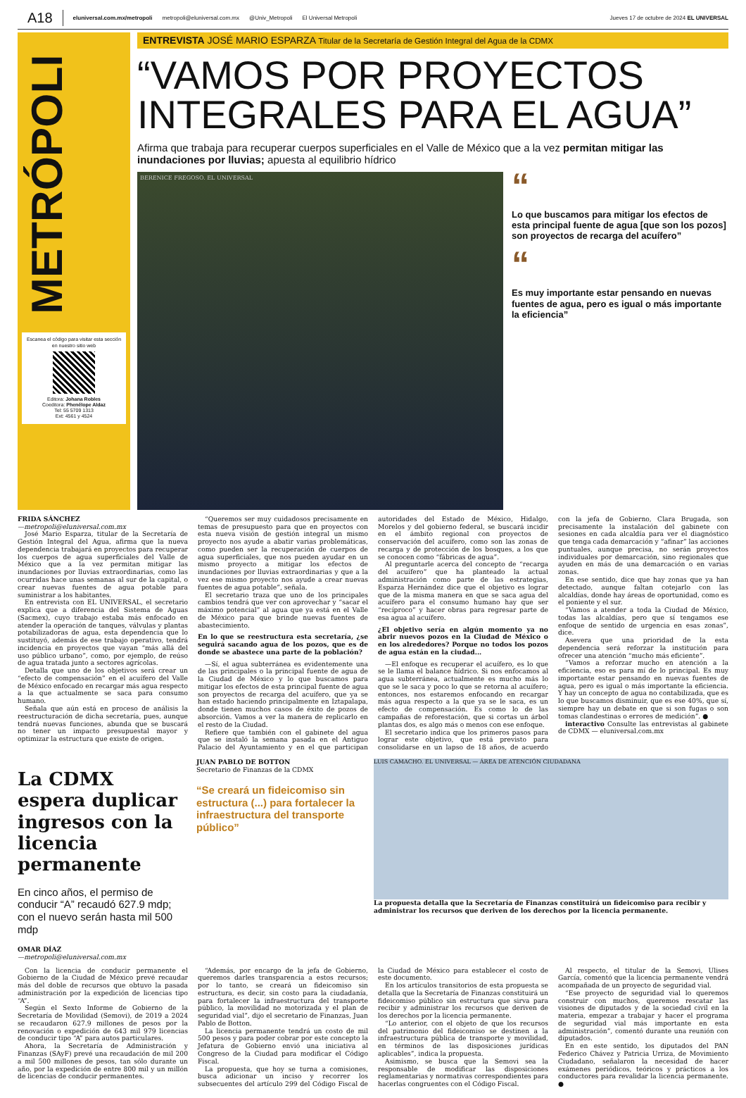A18 eluniversal.com.mx/metropoli metropoli@eluniversal.com.mx @Univ_Metropoli El Universal Metropoli Jueves 17 de octubre de 2024 EL UNIVERSAL
METRÓPOLI
Escanea el código para visitar esta sección en nuestro sitio web
Editora: Johana Robles
Coeditora: Phenélope Aldaz
Tel: 55 5709 1313
Ext: 4561 y 4524
ENTREVISTA JOSÉ MARIO ESPARZA Titular de la Secretaría de Gestión Integral del Agua de la CDMX
“VAMOS POR PROYECTOS INTEGRALES PARA EL AGUA”
Afirma que trabaja para recuperar cuerpos superficiales en el Valle de México que a la vez permitan mitigar las inundaciones por lluvias; apuesta al equilibrio hídrico
BERENICE FREGOSO. EL UNIVERSAL
“
Lo que buscamos para mitigar los efectos de esta principal fuente de agua [que son los pozos] son proyectos de recarga del acuífero”
“
Es muy importante estar pensando en nuevas fuentes de agua, pero es igual o más importante la eficiencia”
FRIDA SÁNCHEZ
—metropoli@eluniversal.com.mx
José Mario Esparza, titular de la Secretaría de Gestión Integral del Agua, afirma que la nueva dependencia trabajará en proyectos para recuperar los cuerpos de agua superficiales del Valle de México que a la vez permitan mitigar las inundaciones por lluvias extraordinarias, como las ocurridas hace unas semanas al sur de la capital, o crear nuevas fuentes de agua potable para suministrar a los habitantes.
En entrevista con EL UNIVERSAL, el secretario explica que a diferencia del Sistema de Aguas (Sacmex), cuyo trabajo estaba más enfocado en atender la operación de tanques, válvulas y plantas potabilizadoras de agua, esta dependencia que lo sustituyó, además de ese trabajo operativo, tendrá incidencia en proyectos que vayan “más allá del uso público urbano”, como, por ejemplo, de reúso de agua tratada junto a sectores agrícolas.
Detalla que uno de los objetivos será crear un “efecto de compensación” en el acuífero del Valle de México enfocado en recargar más agua respecto a la que actualmente se saca para consumo humano.
Señala que aún está en proceso de análisis la reestructuración de dicha secretaría, pues, aunque tendrá nuevas funciones, abunda que se buscará no tener un impacto presupuestal mayor y optimizar la estructura que existe de origen.
“Queremos ser muy cuidadosos precisamente en temas de presupuesto para que en proyectos con esta nueva visión de gestión integral un mismo proyecto nos ayude a abatir varias problemáticas, como pueden ser la recuperación de cuerpos de agua superficiales, que nos pueden ayudar en un mismo proyecto a mitigar los efectos de inundaciones por lluvias extraordinarias y que a la vez ese mismo proyecto nos ayude a crear nuevas fuentes de agua potable”, señala.
El secretario traza que uno de los principales cambios tendrá que ver con aprovechar y “sacar el máximo potencial” al agua que ya está en el Valle de México para que brinde nuevas fuentes de abastecimiento.
En lo que se reestructura esta secretaría, ¿se seguirá sacando agua de los pozos, que es de donde se abastece una parte de la población?
—Sí, el agua subterránea es evidentemente una de las principales o la principal fuente de agua de la Ciudad de México y lo que buscamos para mitigar los efectos de esta principal fuente de agua son proyectos de recarga del acuífero, que ya se han estado haciendo principalmente en Iztapalapa, donde tienen muchos casos de éxito de pozos de absorción. Vamos a ver la manera de replicarlo en el resto de la Ciudad.
Refiere que también con el gabinete del agua que se instaló la semana pasada en el Antiguo Palacio del Ayuntamiento y en el que participan autoridades del Estado de México, Hidalgo, Morelos y del gobierno federal, se buscará incidir en el ámbito regional con proyectos de conservación del acuífero, como son las zonas de recarga y de protección de los bosques, a los que se conocen como “fábricas de agua”.
Al preguntarle acerca del concepto de “recarga del acuífero” que ha planteado la actual administración como parte de las estrategias, Esparza Hernández dice que el objetivo es lograr que de la misma manera en que se saca agua del acuífero para el consumo humano hay que ser “recíproco” y hacer obras para regresar parte de esa agua al acuífero.
¿El objetivo sería en algún momento ya no abrir nuevos pozos en la Ciudad de México o en los alrededores? Porque no todos los pozos de agua están en la ciudad...
—El enfoque es recuperar el acuífero, es lo que se le llama el balance hídrico. Si nos enfocamos al agua subterránea, actualmente es mucho más lo que se le saca y poco lo que se retorna al acuífero; entonces, nos estaremos enfocando en recargar más agua respecto a la que ya se le saca, es un efecto de compensación. Es como lo de las campañas de reforestación, que si cortas un árbol plantas dos, es algo más o menos con ese enfoque.
El secretario indica que los primeros pasos para lograr este objetivo, que está previsto para consolidarse en un lapso de 18 años, de acuerdo con la jefa de Gobierno, Clara Brugada, son precisamente la instalación del gabinete con sesiones en cada alcaldía para ver el diagnóstico que tenga cada demarcación y “afinar” las acciones puntuales, aunque precisa, no serán proyectos individuales por demarcación, sino regionales que ayuden en más de una demarcación o en varias zonas.
En ese sentido, dice que hay zonas que ya han detectado, aunque faltan cotejarlo con las alcaldías, donde hay áreas de oportunidad, como es el poniente y el sur.
“Vamos a atender a toda la Ciudad de México, todas las alcaldías, pero que sí tengamos ese enfoque de sentido de urgencia en esas zonas”, dice.
Asevera que una prioridad de la esta dependencia será reforzar la institución para ofrecer una atención “mucho más eficiente”.
“Vamos a reforzar mucho en atención a la eficiencia, eso es para mí de lo principal. Es muy importante estar pensando en nuevas fuentes de agua, pero es igual o más importante la eficiencia. Y hay un concepto de agua no contabilizada, que es lo que buscamos disminuir, que es ese 40%, que sí, siempre hay un debate en que si son fugas o son tomas clandestinas o errores de medición”. ●
interactivo Consulte las entrevistas al gabinete de CDMX — eluniversal.com.mx
La CDMX espera duplicar ingresos con la licencia permanente
En cinco años, el permiso de conducir “A” recaudó 627.9 mdp; con el nuevo serán hasta mil 500 mdp
OMAR DÍAZ
—metropoli@eluniversal.com.mx
JUAN PABLO DE BOTTON
Secretario de Finanzas de la CDMX
“Se creará un fideicomiso sin estructura (...) para fortalecer la infraestructura del transporte público”
LUIS CAMACHO. EL UNIVERSAL — ÁREA DE ATENCIÓN CIUDADANA
La propuesta detalla que la Secretaría de Finanzas constituirá un fideicomiso para recibir y administrar los recursos que deriven de los derechos por la licencia permanente.
Con la licencia de conducir permanente el Gobierno de la Ciudad de México prevé recaudar más del doble de recursos que obtuvo la pasada administración por la expedición de licencias tipo “A”.
Según el Sexto Informe de Gobierno de la Secretaría de Movilidad (Semovi), de 2019 a 2024 se recaudaron 627.9 millones de pesos por la renovación o expedición de 643 mil 979 licencias de conducir tipo “A” para autos particulares.
Ahora, la Secretaría de Administración y Finanzas (SAyF) prevé una recaudación de mil 200 a mil 500 millones de pesos, tan sólo durante un año, por la expedición de entre 800 mil y un millón de licencias de conducir permanentes.
“Además, por encargo de la jefa de Gobierno, queremos darles transparencia a estos recursos; por lo tanto, se creará un fideicomiso sin estructura, es decir, sin costo para la ciudadanía, para fortalecer la infraestructura del transporte público, la movilidad no motorizada y el plan de seguridad vial”, dijo el secretario de Finanzas, Juan Pablo de Botton.
La licencia permanente tendrá un costo de mil 500 pesos y para poder cobrar por este concepto la Jefatura de Gobierno envió una iniciativa al Congreso de la Ciudad para modificar el Código Fiscal.
La propuesta, que hoy se turna a comisiones, busca adicionar un inciso y recorrer los subsecuentes del artículo 299 del Código Fiscal de la Ciudad de México para establecer el costo de este documento.
En los artículos transitorios de esta propuesta se detalla que la Secretaría de Finanzas constituirá un fideicomiso público sin estructura que sirva para recibir y administrar los recursos que deriven de los derechos por la licencia permanente.
“Lo anterior, con el objeto de que los recursos del patrimonio del fideicomiso se destinen a la infraestructura pública de transporte y movilidad, en términos de las disposiciones jurídicas aplicables”, indica la propuesta.
Asimismo, se busca que la Semovi sea la responsable de modificar las disposiciones reglamentarias y normativas correspondientes para hacerlas congruentes con el Código Fiscal.
Al respecto, el titular de la Semovi, Ulises García, comentó que la licencia permanente vendrá acompañada de un proyecto de seguridad vial.
“Ese proyecto de seguridad vial lo queremos construir con muchos, queremos rescatar las visiones de diputados y de la sociedad civil en la materia, empezar a trabajar y hacer el programa de seguridad vial más importante en esta administración”, comentó durante una reunión con diputados.
En en este sentido, los diputados del PAN Federico Chávez y Patricia Urriza, de Movimiento Ciudadano, señalaron la necesidad de hacer exámenes periódicos, teóricos y prácticos a los conductores para revalidar la licencia permanente. ●